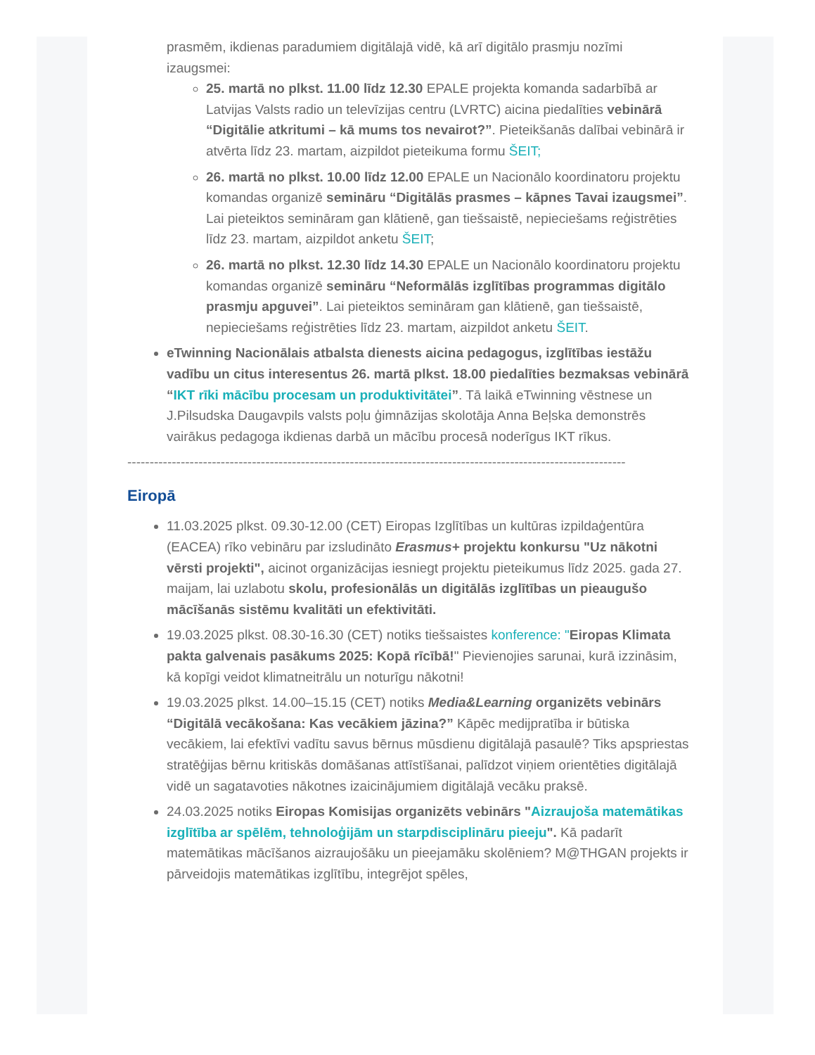prasmēm, ikdienas paradumiem digitālajā vidē, kā arī digitālo prasmju nozīmi izaugsmei:
25. martā no plkst. 11.00 līdz 12.30 EPALE projekta komanda sadarbībā ar Latvijas Valsts radio un televīzijas centru (LVRTC) aicina piedalīties vebinārā “Digitālie atkritumi – kā mums tos nevairot?”. Pieteikšanās dalībai vebinārā ir atvērta līdz 23. martam, aizpildot pieteikuma formu ŠEIT;
26. martā no plkst. 10.00 līdz 12.00 EPALE un Nacionālo koordinatoru projektu komandas organizē semināru “Digitālās prasmes – kāpnes Tavai izaugsmei”. Lai pieteiktos semināram gan klātienē, gan tiešsaistē, nepieciešams reģistrēties līdz 23. martam, aizpildot anketu ŠEIT;
26. martā no plkst. 12.30 līdz 14.30 EPALE un Nacionālo koordinatoru projektu komandas organizē semināru “Neformālās izglītības programmas digitālo prasmju apguvei”. Lai pieteiktos semināram gan klātienē, gan tiešsaistē, nepieciešams reģistrēties līdz 23. martam, aizpildot anketu ŠEIT.
eTwinning Nacionālais atbalsta dienests aicina pedagogus, izglītības iestāžu vadību un citus interesentus 26. martā plkst. 18.00 piedalīties bezmaksas vebinārā “IKT rīki mācību procesam un produktivitātei”. Tā laikā eTwinning vēstnese un J.Pilsudska Daugavpils valsts poļu ģimnāzijas skolotāja Anna Beļska demonstrēs vairākus pedagoga ikdienas darbā un mācību procesā noderīgus IKT rīkus.
----------------------------------------------------------------------------------------------------------------
Eiropā
11.03.2025 plkst. 09.30-12.00 (CET) Eiropas Izglītības un kultūras izpildaģentūra (EACEA) rīko vebināru par izsludināto Erasmus+ projektu konkursu "Uz nākotni vērsti projekti", aicinot organizācijas iesniegt projektu pieteikumus līdz 2025. gada 27. maijam, lai uzlabotu skolu, profesionālās un digitālās izglītības un pieaugušo mācīšanās sistēmu kvalitāti un efektivitāti.
19.03.2025 plkst. 08.30-16.30 (CET) notiks tiešsaistes konference: "Eiropas Klimata pakta galvenais pasākums 2025: Kopā rīcībā!" Pievienojies sarunai, kurā izzināsim, kā kopīgi veidot klimatneitrālu un noturīgu nākotni!
19.03.2025 plkst. 14.00–15.15 (CET) notiks Media&Learning organizēts vebinārs “Digitālā vecākošana: Kas vecākiem jāzina?” Kāpēc medijpratība ir būtiska vecākiem, lai efektīvi vadītu savus bērnus mūsdienu digitālajā pasaulē? Tiks apspriestas stratēģijas bērnu kritiskās domāšanas attīstīšanai, palīdzot viņiem orientēties digitālajā vidē un sagatavoties nākotnes izaicinājumiem digitālajā vecāku praksē.
24.03.2025 notiks Eiropas Komisijas organizēts vebinārs "Aizraujoša matemātikas izglītība ar spēlēm, tehnoloģijām un starpdisciplināru pieeju". Kā padarīt matemātikas mācīšanos aizraujošāku un pieejamāku skolēniem? M@THGAN projekts ir pārveidojis matemātikas izglītību, integrējot spēles,